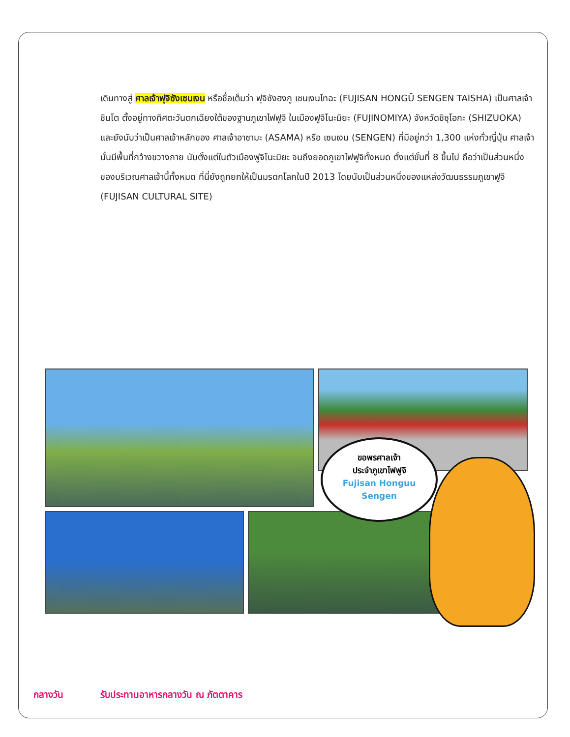เดินทางสู่ ศาลเจ้าฟุจิซังเซนเงน หรือชื่อเต็มว่า ฟุจิซังฮงกู เซนเงนไทฉะ (FUJISAN HONGŪ SENGEN TAISHA) เป็นศาลเจ้าชินโต ตั้งอยู่ทางทิศตะวันตกเฉียงใต้ของฐานภูเขาไฟฟูจิ ในเมืองฟูจิโนะมิยะ (FUJINOMIYA) จังหวัดชิซุโอกะ (SHIZUOKA) และยังนับว่าเป็นศาลเจ้าหลักของ ศาลเจ้าอาซามะ (ASAMA) หรือ เซนเงน (SENGEN) ที่มีอยู่กว่า 1,300 แห่งทั่วญี่ปุ่น ศาลเจ้านั้นมีพื้นที่กว้างขวางภาย นับตั้งแต่ในตัวเมืองฟูจิโนะมิยะ จนถึงยอดภูเขาไฟฟูจิทั้งหมด ตั้งแต่ขั้นที่ 8 ขึ้นไป ถือว่าเป็นส่วนหนึ่งของบริเวณศาลเจ้านี้ทั้งหมด ที่นี่ยังถูกยกให้เป็นมรดกโลกในปี 2013 โดยนับเป็นส่วนหนึ่งของแหล่งวัฒนธรรมภูเขาฟูจิ (FUJISAN CULTURAL SITE)
ขอพรศาลเจ้า
ประจำภูเขาไฟฟูจิ
Fujisan Honguu
Sengen
กลางวัน รับประทานอาหารกลางวัน ณ ภัตตาคาร